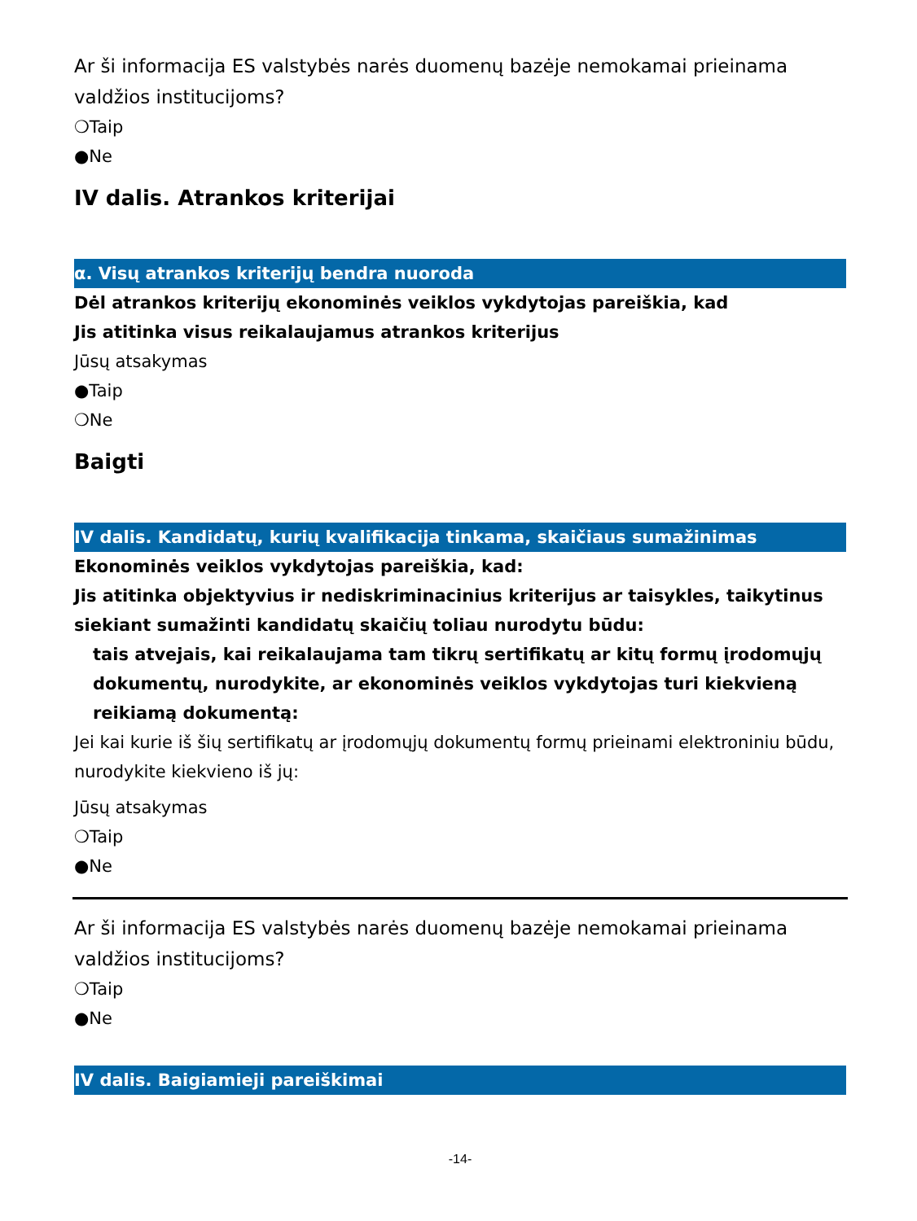Ar ši informacija ES valstybės narės duomenų bazėje nemokamai prieinama valdžios institucijoms?
❍Taip
●Ne
IV dalis. Atrankos kriterijai
α. Visų atrankos kriterijų bendra nuoroda
Dėl atrankos kriterijų ekonominės veiklos vykdytojas pareiškia, kad
Jis atitinka visus reikalaujamus atrankos kriterijus
Jūsų atsakymas
●Taip
❍Ne
Baigti
IV dalis. Kandidatų, kurių kvalifikacija tinkama, skaičiaus sumažinimas
Ekonominės veiklos vykdytojas pareiškia, kad:
Jis atitinka objektyvius ir nediskriminacinius kriterijus ar taisykles, taikytinus siekiant sumažinti kandidatų skaičių toliau nurodytu būdu:
tais atvejais, kai reikalaujama tam tikrų sertifikatų ar kitų formų įrodomųjų dokumentų, nurodykite, ar ekonominės veiklos vykdytojas turi kiekvieną reikiamą dokumentą:
Jei kai kurie iš šių sertifikatų ar įrodomųjų dokumentų formų prieinami elektroniniu būdu, nurodykite kiekvieno iš jų:
Jūsų atsakymas
❍Taip
●Ne
Ar ši informacija ES valstybės narės duomenų bazėje nemokamai prieinama valdžios institucijoms?
❍Taip
●Ne
IV dalis. Baigiamieji pareiškimai
-14-